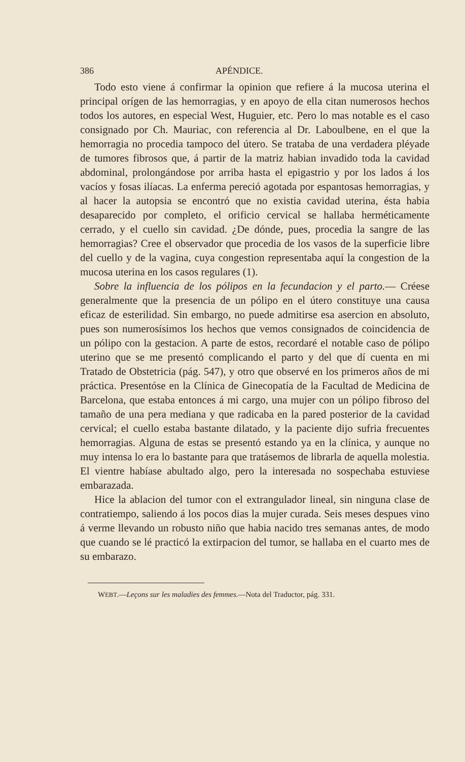386 APÉNDICE.
Todo esto viene á confirmar la opinion que refiere á la mucosa uterina el principal orígen de las hemorragias, y en apoyo de ella citan numerosos hechos todos los autores, en especial West, Huguier, etc. Pero lo mas notable es el caso consignado por Ch. Mauriac, con referencia al Dr. Laboulbene, en el que la hemorragia no procedia tampoco del útero. Se trataba de una verdadera pléyade de tumores fibrosos que, á partir de la matriz habian invadido toda la cavidad abdominal, prolongándose por arriba hasta el epigastrio y por los lados á los vacíos y fosas ilíacas. La enferma pereció agotada por espantosas hemorragias, y al hacer la autopsia se encontró que no existia cavidad uterina, ésta habia desaparecido por completo, el orificio cervical se hallaba herméticamente cerrado, y el cuello sin cavidad. ¿De dónde, pues, procedia la sangre de las hemorragias? Cree el observador que procedia de los vasos de la superficie libre del cuello y de la vagina, cuya congestion representaba aquí la congestion de la mucosa uterina en los casos regulares (1).
Sobre la influencia de los pólipos en la fecundacion y el parto.— Créese generalmente que la presencia de un pólipo en el útero constituye una causa eficaz de esterilidad. Sin embargo, no puede admitirse esa asercion en absoluto, pues son numerosísimos los hechos que vemos consignados de coincidencia de un pólipo con la gestacion. A parte de estos, recordaré el notable caso de pólipo uterino que se me presentó complicando el parto y del que dí cuenta en mi Tratado de Obstetricia (pág. 547), y otro que observé en los primeros años de mi práctica. Presentóse en la Clínica de Ginecopatía de la Facultad de Medicina de Barcelona, que estaba entonces á mi cargo, una mujer con un pólipo fibroso del tamaño de una pera mediana y que radicaba en la pared posterior de la cavidad cervical; el cuello estaba bastante dilatado, y la paciente dijo sufria frecuentes hemorragias. Alguna de estas se presentó estando ya en la clínica, y aunque no muy intensa lo era lo bastante para que tratásemos de librarla de aquella molestia. El vientre habíase abultado algo, pero la interesada no sospechaba estuviese embarazada.
Hice la ablacion del tumor con el extrangulador lineal, sin ninguna clase de contratiempo, saliendo á los pocos dias la mujer curada. Seis meses despues vino á verme llevando un robusto niño que habia nacido tres semanas antes, de modo que cuando se lé practicó la extirpacion del tumor, se hallaba en el cuarto mes de su embarazo.
WEBT.—Leçons sur les maladies des femmes.—Nota del Traductor, pág. 331.